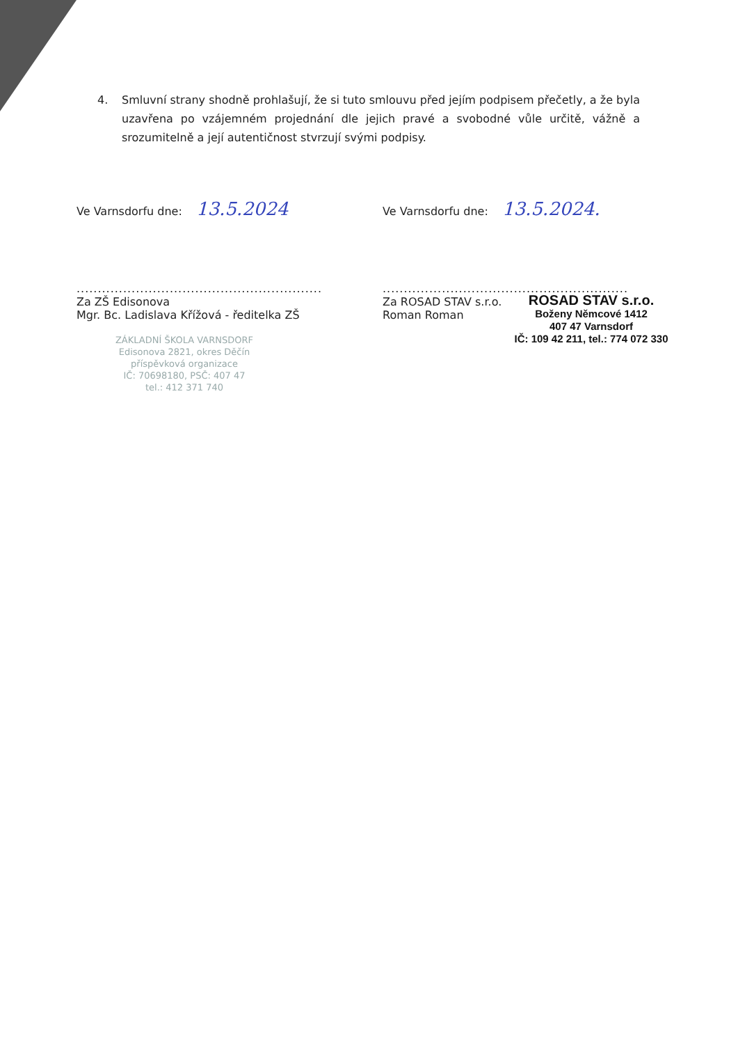4. Smluvní strany shodně prohlašují, že si tuto smlouvu před jejím podpisem přečetly, a že byla uzavřena po vzájemném projednání dle jejich pravé a svobodné vůle určitě, vážně a srozumitelně a její autentičnost stvrzují svými podpisy.
Ve Varnsdorfu dne: 13.5.2024
..........................................................
Za ZŠ Edisonova
Mgr. Bc. Ladislava Křížová - ředitelka ZŠ
ZÁKLADNÍ ŠKOLA VARNSDORF
Edisonova 2821, okres Děčín
příspěvková organizace
IČ: 70698180, PSČ: 407 47
tel.: 412 371 740
Ve Varnsdorfu dne: 13.5.2024.
..........................................................
Za ROSAD STAV s.r.o.
Roman Roman
ROSAD STAV s.r.o.
Boženy Němcové 1412
407 47 Varnsdorf
IČ: 109 42 211, tel.: 774 072 330